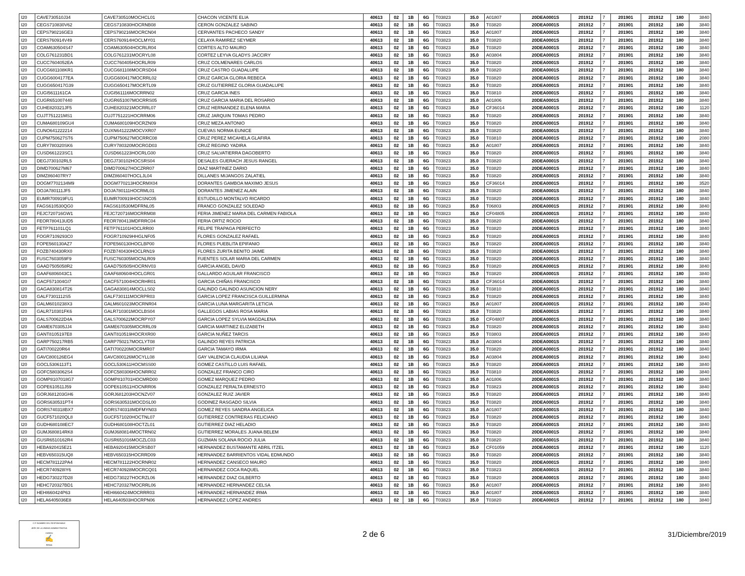| I20 | CAVE730510J34 | CAVE730510MOCHCL01 | CHACON VICENTE ELIA | 40613 | 02 | 1B | 6G | T03823 | 35.0 | A01807 | 20DEA0001S | 201912 | 7 | 201901 | 201912 | 180 | 3840 |
| I20 | CEGS710830V62 | CEGS710830HOCRNB08 | CERON GONZALEZ SABINO | 40613 | 02 | 1B | 6G | T03823 | 35.0 | T03820 | 20DEA0001S | 201912 | 7 | 201901 | 201912 | 180 | 3840 |
| I20 | CEPS790216GE3 | CEPS790216MOCRCN04 | CERVANTES PACHECO SANDY | 40613 | 02 | 1B | 6G | T03823 | 35.0 | A01807 | 20DEA0001S | 201912 | 7 | 201901 | 201912 | 180 | 3840 |
| I20 | CERS760914V49 | CERS760914HOCLMY01 | CELAYA RAMIREZ SEYMER | 40613 | 02 | 1B | 6G | T03823 | 35.0 | T03820 | 20DEA0001S | 201912 | 7 | 201901 | 201912 | 180 | 3840 |
| I20 | COAM630504S47 | COAM630504HOCRLR04 | CORTES ALTO MAURO | 40613 | 02 | 1B | 6G | T03823 | 35.0 | T03820 | 20DEA0001S | 201912 | 7 | 201901 | 201912 | 180 | 3840 |
| I20 | COLG761231BD1 | COLG761231MOCRYL08 | CORTEZ LEYVA GLADYS JACCIRY | 40613 | 02 | 1B | 6G | T03823 | 35.0 | A03804 | 20DEA0001S | 201912 | 7 | 201901 | 201912 | 180 | 3840 |
| I20 | CUCC7604052EA | CUCC760405HOCRLR09 | CRUZ COLMENARES CARLOS | 40613 | 02 | 1B | 6G | T03823 | 35.0 | T03820 | 20DEA0001S | 201912 | 7 | 201901 | 201912 | 180 | 3840 |
| I20 | CUCG681108KR1 | CUCG681108MOCRSD04 | CRUZ CASTRO GUADALUPE | 40613 | 02 | 1B | 6G | T03823 | 35.0 | T03820 | 20DEA0001S | 201912 | 7 | 201901 | 201912 | 180 | 3840 |
| I20 | CUGG6004177EA | CUGG600417MOCRRL02 | CRUZ GARCIA GLORIA REBECA | 40613 | 02 | 1B | 6G | T03823 | 35.0 | T03820 | 20DEA0001S | 201912 | 7 | 201901 | 201912 | 180 | 3840 |
| I20 | CUGG650417G39 | CUGG650417MOCRTL09 | CRUZ GUTIERREZ GLORIA GUADALUPE | 40613 | 02 | 1B | 6G | T03823 | 35.0 | T03820 | 20DEA0001S | 201912 | 7 | 201901 | 201912 | 180 | 3840 |
| I20 | CUGI5611161CA | CUGI561116MOCRRN02 | CRUZ GARCIA INES | 40613 | 02 | 1B | 6G | T03823 | 35.0 | T03810 | 20DEA0001S | 201912 | 7 | 201901 | 201912 | 180 | 3840 |
| I20 | CUGR651007440 | CUGR651007MOCRRS05 | CRUZ GARCIA MARIA DEL ROSARIO | 40613 | 02 | 1B | 6G | T03823 | 35.0 | A01806 | 20DEA0001S | 201912 | 7 | 201901 | 201912 | 180 | 3840 |
| I20 | CUHE820321JF5 | CUHE820321MOCRRL07 | CRUZ HERNANDEZ ELENA MARIA | 40613 | 02 | 1B | 6G | T03823 | 35.0 | CF36014 | 20DEA0001S | 201912 | 7 | 201901 | 201912 | 180 | 1120 |
| I20 | CUJT751221MS1 | CUJT751221HOCRRM06 | CRUZ JARQUIN TOMAS PEDRO | 40613 | 02 | 1B | 6G | T03823 | 35.0 | T03820 | 20DEA0001S | 201912 | 7 | 201901 | 201912 | 180 | 3840 |
| I20 | CUMA680109GU4 | CUMA680109HOCRZN09 | CRUZ MEZA ANTONIO | 40613 | 02 | 1B | 6G | T03823 | 35.0 | T03820 | 20DEA0001S | 201912 | 7 | 201901 | 201912 | 180 | 3840 |
| I20 | CUNO641222214 | CUXN641222MOCVXR07 | CUEVAS NORMA EUNICE | 40613 | 02 | 1B | 6G | T03823 | 35.0 | T03820 | 20DEA0001S | 201912 | 7 | 201901 | 201912 | 180 | 3840 |
| I20 | CUPM750627ST6 | CUPM750627MOCRRC08 | CRUZ PEREZ MICAHELA GLAFIRA | 40613 | 02 | 1B | 6G | T03823 | 35.0 | T03810 | 20DEA0001S | 201912 | 7 | 201901 | 201912 | 180 | 2080 |
| I20 | CURY780320SK6 | CURY780320MOCRGD03 | CRUZ REGINO YADIRA | 40613 | 02 | 1B | 6G | T03823 | 35.0 | A01807 | 20DEA0001S | 201912 | 7 | 201901 | 201912 | 180 | 3840 |
| I20 | CUSD661223SC1 | CUSD661223HOCRLG00 | CRUZ SALVATIERRA DAGOBERTO | 40613 | 02 | 1B | 6G | T03823 | 35.0 | T03820 | 20DEA0001S | 201912 | 7 | 201901 | 201912 | 180 | 3840 |
| I20 | DEGJ730102RL5 | DEGJ730102HOCSRS04 | DESALES GUERACH JESUS RANGEL | 40613 | 02 | 1B | 6G | T03823 | 35.0 | T03820 | 20DEA0001S | 201912 | 7 | 201901 | 201912 | 180 | 3840 |
| I20 | DIMD700627M67 | DIMD700627HOCZRR07 | DIAZ MARTINEZ DARIO | 40613 | 02 | 1B | 6G | T03823 | 35.0 | T03820 | 20DEA0001S | 201912 | 7 | 201901 | 201912 | 180 | 3840 |
| I20 | DIMZ860407RY7 | DIMZ860407HOCLJL04 | DILLANES MIJANGOS ZALATIEL | 40613 | 02 | 1B | 6G | T03823 | 35.0 | T03820 | 20DEA0001S | 201912 | 7 | 201901 | 201912 | 180 | 3840 |
| I20 | DOGM7702134M9 | DOGM770213HOCRMX04 | DORANTES GAMBOA MAXIMO JESUS | 40613 | 02 | 1B | 6G | T03823 | 35.0 | CF36014 | 20DEA0001S | 201912 | 7 | 201901 | 201912 | 180 | 3520 |
| I20 | DOJA780111JF5 | DOJA780111HOCRML01 | DORANTES JIMENEZ ALAIN | 40613 | 02 | 1B | 6G | T03823 | 35.0 | T03820 | 20DEA0001S | 201912 | 7 | 201901 | 201912 | 180 | 3840 |
| I20 | EUMR700919FU1 | EUMR700919HOCSNC05 | ESTUDILLO MONTALVO RICARDO | 40613 | 02 | 1B | 6G | T03823 | 35.0 | T03820 | 20DEA0001S | 201912 | 7 | 201901 | 201912 | 180 | 3840 |
| I20 | FAGS610530QG0 | FAGS610530MDFRNL05 | FRANCO GONZALEZ SOLEDAD | 40613 | 02 | 1B | 6G | T03823 | 35.0 | T06803 | 20DEA0001S | 201912 | 7 | 201901 | 201912 | 180 | 3840 |
| I20 | FEJC720716GW1 | FEJC720716MOCRRM08 | FERIA JIMENEZ MARIA DEL CARMEN FABIOLA | 40613 | 02 | 1B | 6G | T03823 | 35.0 | CF04805 | 20DEA0001S | 201912 | 7 | 201901 | 201912 | 180 | 3840 |
| I20 | FEOR780413UD5 | FEOR780413MDFRRC04 | FERIA ORTIZ ROCIO | 40613 | 02 | 1B | 6G | T03823 | 35.0 | T03820 | 20DEA0001S | 201912 | 7 | 201901 | 201912 | 180 | 3840 |
| I20 | FETP761101LQ1 | FETP761101HOCLRR00 | FELIPE TRAPAGA PERFECTO | 40613 | 02 | 1B | 6G | T03823 | 35.0 | T03820 | 20DEA0001S | 201912 | 7 | 201901 | 201912 | 180 | 3840 |
| I20 | FOGR7109293C0 | FOGR710929HHGLNF05 | FLORES GONZALEZ RAFAEL | 40613 | 02 | 1B | 6G | T03823 | 35.0 | T03820 | 20DEA0001S | 201912 | 7 | 201901 | 201912 | 180 | 3840 |
| I20 | FOPE560130AZ7 | FOPE560130HOCLBP00 | FLORES PUEBLITA EPIFANIO | 40613 | 02 | 1B | 6G | T03823 | 35.0 | T03820 | 20DEA0001S | 201912 | 7 | 201901 | 201912 | 180 | 3840 |
| I20 | FOZB740430RX0 | FOZB740430HOCLRN19 | FLORES ZURITA BENITO JAIME | 40613 | 02 | 1B | 6G | T03823 | 35.0 | T03820 | 20DEA0001S | 201912 | 7 | 201901 | 201912 | 180 | 3840 |
| I20 | FUSC7603059F9 | FUSC760305MOCNLR09 | FUENTES SOLAR MARIA DEL CARMEN | 40613 | 02 | 1B | 6G | T03823 | 35.0 | T03820 | 20DEA0001S | 201912 | 7 | 201901 | 201912 | 180 | 3840 |
| I20 | GAAD7505058R2 | GAAD750505HOCRNV03 | GARCIA ANGEL DAVID | 40613 | 02 | 1B | 6G | T03823 | 35.0 | T03820 | 20DEA0001S | 201912 | 7 | 201901 | 201912 | 180 | 3840 |
| I20 | GAAF6806043C1 | GAAF680604HOCLGR01 | GALLARDO AGUILAR FRANCISCO | 40613 | 02 | 1B | 6G | T03823 | 35.0 | T03820 | 20DEA0001S | 201912 | 7 | 201901 | 201912 | 180 | 3840 |
| I20 | GACF571004GI7 | GACF571004HOCRHR01 | GARCIA CHIÑAS FRANCISCO | 40613 | 02 | 1B | 6G | T03823 | 35.0 | CF36014 | 20DEA0001S | 201912 | 7 | 201901 | 201912 | 180 | 3840 |
| I20 | GAGA830814T26 | GAGA830814MOCLLS02 | GALINDO GALINDO ASUNCION NERY | 40613 | 02 | 1B | 6G | T03823 | 35.0 | T03810 | 20DEA0001S | 201912 | 7 | 201901 | 201912 | 180 | 3840 |
| I20 | GALF7301112S5 | GALF730111MOCRPR03 | GARCIA LOPEZ FRANCISCA GUILLERMINA | 40613 | 02 | 1B | 6G | T03823 | 35.0 | T03820 | 20DEA0001S | 201912 | 7 | 201901 | 201912 | 180 | 3840 |
| I20 | GALM6010238X3 | GALM601023MOCRNR04 | GARCIA LUNA MARGARITA LETICIA | 40613 | 02 | 1B | 6G | T03823 | 35.0 | A01807 | 20DEA0001S | 201912 | 7 | 201901 | 201912 | 180 | 3840 |
| I20 | GALR710301FK6 | GALR710301MOCLBS04 | GALLEGOS LABIAS ROSA MARIA | 40613 | 02 | 1B | 6G | T03823 | 35.0 | T03820 | 20DEA0001S | 201912 | 7 | 201901 | 201912 | 180 | 3840 |
| I20 | GALS700622D4A | GALS700622MOCRPY07 | GARCIA LOPEZ SYLVIA MAGDALENA | 40613 | 02 | 1B | 6G | T03823 | 35.0 | CF04807 | 20DEA0001S | 201912 | 7 | 201901 | 201912 | 180 | 3840 |
| I20 | GAME670305JJ4 | GAME670305MOCRRL09 | GARCIA MARTINEZ ELIZABETH | 40613 | 02 | 1B | 6G | T03823 | 35.0 | T03820 | 20DEA0001S | 201912 | 7 | 201901 | 201912 | 180 | 3840 |
| I20 | GANT8105197E8 | GANT810519HOCRXR00 | GARCIA NUÑEZ TARCIS | 40613 | 02 | 1B | 6G | T03823 | 35.0 | T03803 | 20DEA0001S | 201912 | 7 | 201901 | 201912 | 180 | 3840 |
| I20 | GARP750217RB5 | GARP750217MOCLYT08 | GALINDO REYES PATRICIA | 40613 | 02 | 1B | 6G | T03823 | 35.0 | A03804 | 20DEA0001S | 201912 | 7 | 201901 | 201912 | 180 | 3840 |
| I20 | GATI700220R64 | GATI700220MOCRMR07 | GARCIA TAMAYO IRMA | 40613 | 02 | 1B | 6G | T03823 | 35.0 | T03820 | 20DEA0001S | 201912 | 7 | 201901 | 201912 | 180 | 3840 |
| I20 | GAVC800126EG4 | GAVC800126MOCYLL08 | GAY VALENCIA CLAUDIA LILIANA | 40613 | 02 | 1B | 6G | T03823 | 35.0 | A03804 | 20DEA0001S | 201912 | 7 | 201901 | 201912 | 180 | 3840 |
| I20 | GOCL5306113T1 | GOCL530611HOCMSS00 | GOMEZ CASTILLO LUIS RAFAEL | 40613 | 02 | 1B | 6G | T03823 | 35.0 | T03820 | 20DEA0001S | 201912 | 7 | 201901 | 201912 | 180 | 3840 |
| I20 | GOFC5803062S4 | GOFC580306HOCNRR02 | GONZALEZ FRANCO CIRO | 40613 | 02 | 1B | 6G | T03823 | 35.0 | T03810 | 20DEA0001S | 201912 | 7 | 201901 | 201912 | 180 | 3840 |
| I20 | GOMP8107018G7 | GOMP810701HOCMRD00 | GOMEZ MARQUEZ PEDRO | 40613 | 02 | 1B | 6G | T03823 | 35.0 | A01806 | 20DEA0001S | 201912 | 7 | 201901 | 201912 | 180 | 3840 |
| I20 | GOPE610511J59 | GOPE610511HOCNRR06 | GONZALEZ PERALTA ERNESTO | 40613 | 02 | 1B | 6G | T03823 | 35.0 | T03823 | 20DEA0001S | 201912 | 7 | 201901 | 201912 | 180 | 3840 |
| I20 | GORJ681203GH6 | GORJ681203HOCNZV07 | GONZALEZ RUIZ JAVIER | 40613 | 02 | 1B | 6G | T03823 | 35.0 | T03820 | 20DEA0001S | 201912 | 7 | 201901 | 201912 | 180 | 3840 |
| I20 | GORS630531PT4 | GORS630531MOCDSL00 | GODINEZ RASGADO SILVIA | 40613 | 02 | 1B | 6G | T03823 | 35.0 | T03820 | 20DEA0001S | 201912 | 7 | 201901 | 201912 | 180 | 3840 |
| I20 | GORS740318BX7 | GORS740318MDFMYN03 | GOMEZ REYES SANDRA ANGELICA | 40613 | 02 | 1B | 6G | T03823 | 35.0 | A01807 | 20DEA0001S | 201912 | 7 | 201901 | 201912 | 180 | 3840 |
| I20 | GUCF571020QL8 | GUCF571020HOCTNL07 | GUTIERREZ CONTRERAS FELICIANO | 40613 | 02 | 1B | 6G | T03823 | 35.0 | T03820 | 20DEA0001S | 201912 | 7 | 201901 | 201912 | 180 | 3840 |
| I20 | GUDH680108EC7 | GUDH680108HOCTZL01 | GUTIERREZ DIAZ HELADIO | 40613 | 02 | 1B | 6G | T03823 | 35.0 | T03820 | 20DEA0001S | 201912 | 7 | 201901 | 201912 | 180 | 3840 |
| I20 | GUMJ680814RK8 | GUMJ680814MOCTRN02 | GUTIERREZ MORALES JUANA BELEM | 40613 | 02 | 1B | 6G | T03823 | 35.0 | T03820 | 20DEA0001S | 201912 | 7 | 201901 | 201912 | 180 | 3840 |
| I20 | GUSR6510162R4 | GUSR651016MOCZLC03 | GUZMAN SOLANA ROCIO JULIA | 40613 | 02 | 1B | 6G | T03823 | 35.0 | T03820 | 20DEA0001S | 201912 | 7 | 201901 | 201912 | 180 | 3840 |
| I20 | HEBA920415E21 | HEBA920415MOCRSB07 | HERNANDEZ BUSTAMANTE ABRIL ITZEL | 40613 | 02 | 1B | 6G | T03823 | 35.0 | CF01059 | 20DEA0001S | 201912 | 7 | 201901 | 201912 | 180 | 1120 |
| I20 | HEBV650315UQ8 | HEBV650315HOCRRD09 | HERNANDEZ BARRIENTOS VIDAL EDMUNDO | 40613 | 02 | 1B | 6G | T03823 | 35.0 | T03820 | 20DEA0001S | 201912 | 7 | 201901 | 201912 | 180 | 3840 |
| I20 | HECM781122PA4 | HECM781122HOCRNR02 | HERNANDEZ CANSECO MAURO | 40613 | 02 | 1B | 6G | T03823 | 35.0 | T03820 | 20DEA0001S | 201912 | 7 | 201901 | 201912 | 180 | 3840 |
| I20 | HECR740928IY6 | HECR740928MOCRCQ01 | HERNANDEZ COCA RAQUEL | 40613 | 02 | 1B | 6G | T03823 | 35.0 | T03823 | 20DEA0001S | 201912 | 7 | 201901 | 201912 | 180 | 3840 |
| I20 | HEDG730227D28 | HEDG730227HOCRZL06 | HERNANDEZ DIAZ GILBERTO | 40613 | 02 | 1B | 6G | T03823 | 35.0 | T03820 | 20DEA0001S | 201912 | 7 | 201901 | 201912 | 180 | 3840 |
| I20 | HEHC720327BD1 | HEHC720327MOCRRL06 | HERNANDEZ HERNANDEZ CELSA | 40613 | 02 | 1B | 6G | T03823 | 35.0 | A01807 | 20DEA0001S | 201912 | 7 | 201901 | 201912 | 180 | 3840 |
| I20 | HEHI660424P63 | HEHI660424MOCRRR03 | HERNANDEZ HERNANDEZ IRMA | 40613 | 02 | 1B | 6G | T03823 | 35.0 | A01807 | 20DEA0001S | 201912 | 7 | 201901 | 201912 | 180 | 3840 |
| I20 | HELA6405036E8 | HELA640503HOCRPN06 | HERNANDEZ LOPEZ ANDRES | 40613 | 02 | 1B | 6G | T03823 | 35.0 | T03820 | 20DEA0001S | 201912 | 7 | 201901 | 201912 | 180 | 3840 |
C.P. NOMBRE DEL RESPONSABLE
JEFE DE LA UNIDAD ADMINISTRATIVA
CARGO
✍
FIRMA
2 de 6 31/Diciembre/2019